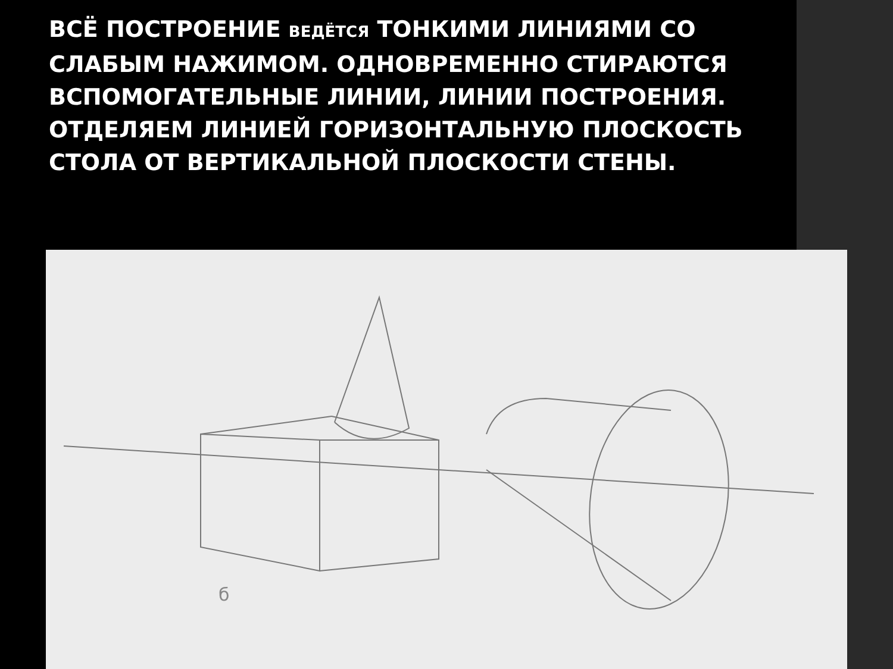ВСЁ ПОСТРОЕНИЕ ВЕДЁТСЯ ТОНКИМИ ЛИНИЯМИ СО СЛАБЫМ НАЖИМОМ. ОДНОВРЕМЕННО СТИРАЮТСЯ ВСПОМОГАТЕЛЬНЫЕ ЛИНИИ, ЛИНИИ ПОСТРОЕНИЯ. ОТДЕЛЯЕМ ЛИНИЕЙ ГОРИЗОНТАЛЬНУЮ ПЛОСКОСТЬ СТОЛА ОТ ВЕРТИКАЛЬНОЙ ПЛОСКОСТИ СТЕНЫ.
б